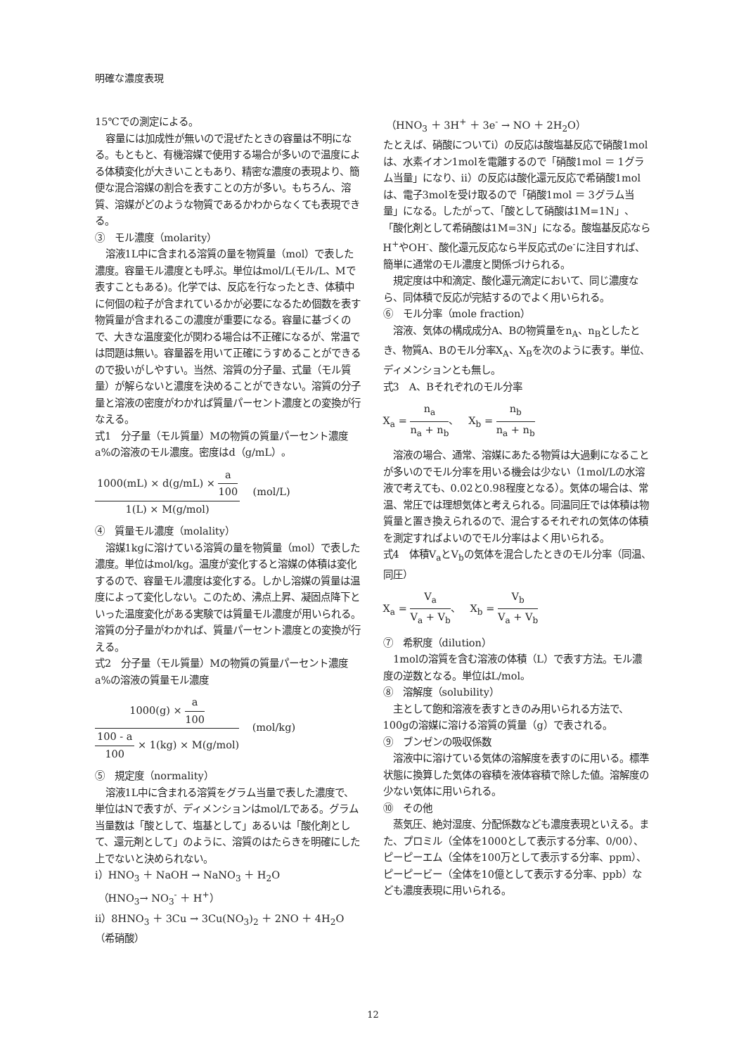明確な濃度表現
15℃での測定による。
容量には加成性が無いので混ぜたときの容量は不明になる。もともと、有機溶媒で使用する場合が多いので温度による体積変化が大きいこともあり、精密な濃度の表現より、簡便な混合溶媒の割合を表すことの方が多い。もちろん、溶質、溶媒がどのような物質であるかわからなくても表現できる。
③　モル濃度（molarity）
溶液1L中に含まれる溶質の量を物質量（mol）で表した濃度。容量モル濃度とも呼ぶ。単位はmol/L(モル/L、Mで表すこともある)。化学では、反応を行なったとき、体積中に何個の粒子が含まれているかが必要になるため個数を表す物質量が含まれるこの濃度が重要になる。容量に基づくので、大きな温度変化が関わる場合は不正確になるが、常温では問題は無い。容量器を用いて正確にうすめることができるので扱いがしやすい。当然、溶質の分子量、式量（モル質量）が解らないと濃度を決めることができない。溶質の分子量と溶液の密度がわかれば質量パーセント濃度との変換が行なえる。
式1　分子量（モル質量）Mの物質の質量パーセント濃度a%の溶液のモル濃度。密度はd（g/mL）。
1000(mL) × d(g/mL) × a 100 1(L) × M(g/mol) (mol/L)
④　質量モル濃度（molality）
溶媒1kgに溶けている溶質の量を物質量（mol）で表した濃度。単位はmol/kg。温度が変化すると溶媒の体積は変化するので、容量モル濃度は変化する。しかし溶媒の質量は温度によって変化しない。このため、沸点上昇、凝固点降下といった温度変化がある実験では質量モル濃度が用いられる。溶質の分子量がわかれば、質量パーセント濃度との変換が行える。
式2　分子量（モル質量）Mの物質の質量パーセント濃度a%の溶液の質量モル濃度
1000(g) × a 100 100 - a 100 × 1(kg) × M(g/mol) (mol/kg)
⑤　規定度（normality）
溶液1L中に含まれる溶質をグラム当量で表した濃度で、単位はNで表すが、ディメンションはmol/Lである。グラム当量数は「酸として、塩基として」あるいは「酸化剤として、還元剤として」のように、溶質のはたらきを明確にした上でないと決められない。
i）HNO<sub>3</sub> ＋ NaOH → NaNO<sub>3</sub> ＋ H<sub>2</sub>O
（HNO<sub>3</sub>→ NO<sub>3</sub><sup>-</sup> ＋ H<sup>+</sup>）
ii）8HNO<sub>3</sub> ＋ 3Cu → 3Cu(NO<sub>3</sub>)<sub>2</sub> ＋ 2NO ＋ 4H<sub>2</sub>O（希硝酸）
（HNO<sub>3</sub> ＋ 3H<sup>+</sup> ＋ 3e<sup>-</sup> → NO ＋ 2H<sub>2</sub>O）
たとえば、硝酸についてi）の反応は酸塩基反応で硝酸1molは、水素イオン1molを電離するので「硝酸1mol ＝ 1グラム当量」になり、ii）の反応は酸化還元反応で希硝酸1molは、電子3molを受け取るので「硝酸1mol ＝ 3グラム当量」になる。したがって、「酸として硝酸は1M=1N」、「酸化剤として希硝酸は1M=3N」になる。酸塩基反応ならH<sup>+</sup>やOH<sup>-</sup>、酸化還元反応なら半反応式のe<sup>-</sup>に注目すれば、簡単に通常のモル濃度と関係づけられる。
規定度は中和滴定、酸化還元滴定において、同じ濃度なら、同体積で反応が完結するのでよく用いられる。
⑥　モル分率（mole fraction）
溶液、気体の構成成分A、Bの物質量をn<sub>A</sub>、n<sub>B</sub>としたとき、物質A、Bのモル分率X<sub>A</sub>、X<sub>B</sub>を次のように表す。単位、ディメンションとも無し。
式3　A、Bそれぞれのモル分率
X<sub>a</sub> = n<sub>a</sub> n<sub>a</sub> + n<sub>b</sub>、 X<sub>b</sub> = n<sub>b</sub> n<sub>a</sub> + n<sub>b</sub>
溶液の場合、通常、溶媒にあたる物質は大過剰になることが多いのでモル分率を用いる機会は少ない（1mol/Lの水溶液で考えても、0.02と0.98程度となる）。気体の場合は、常温、常圧では理想気体と考えられる。同温同圧では体積は物質量と置き換えられるので、混合するそれぞれの気体の体積を測定すればよいのでモル分率はよく用いられる。
式4　体積V<sub>a</sub>とV<sub>b</sub>の気体を混合したときのモル分率（同温、同圧）
X<sub>a</sub> = V<sub>a</sub> V<sub>a</sub> + V<sub>b</sub>、 X<sub>b</sub> = V<sub>b</sub> V<sub>a</sub> + V<sub>b</sub>
⑦　希釈度（dilution）
1molの溶質を含む溶液の体積（L）で表す方法。モル濃度の逆数となる。単位はL/mol。
⑧　溶解度（solubility）
主として飽和溶液を表すときのみ用いられる方法で、100gの溶媒に溶ける溶質の質量（g）で表される。
⑨　ブンゼンの吸収係数
溶液中に溶けている気体の溶解度を表すのに用いる。標準状態に換算した気体の容積を液体容積で除した値。溶解度の少ない気体に用いられる。
⑩　その他
蒸気圧、絶対湿度、分配係数なども濃度表現といえる。また、プロミル（全体を1000として表示する分率、0/00）、ピーピーエム（全体を100万として表示する分率、ppm）、ピーピービー（全体を10億として表示する分率、ppb）なども濃度表現に用いられる。
12